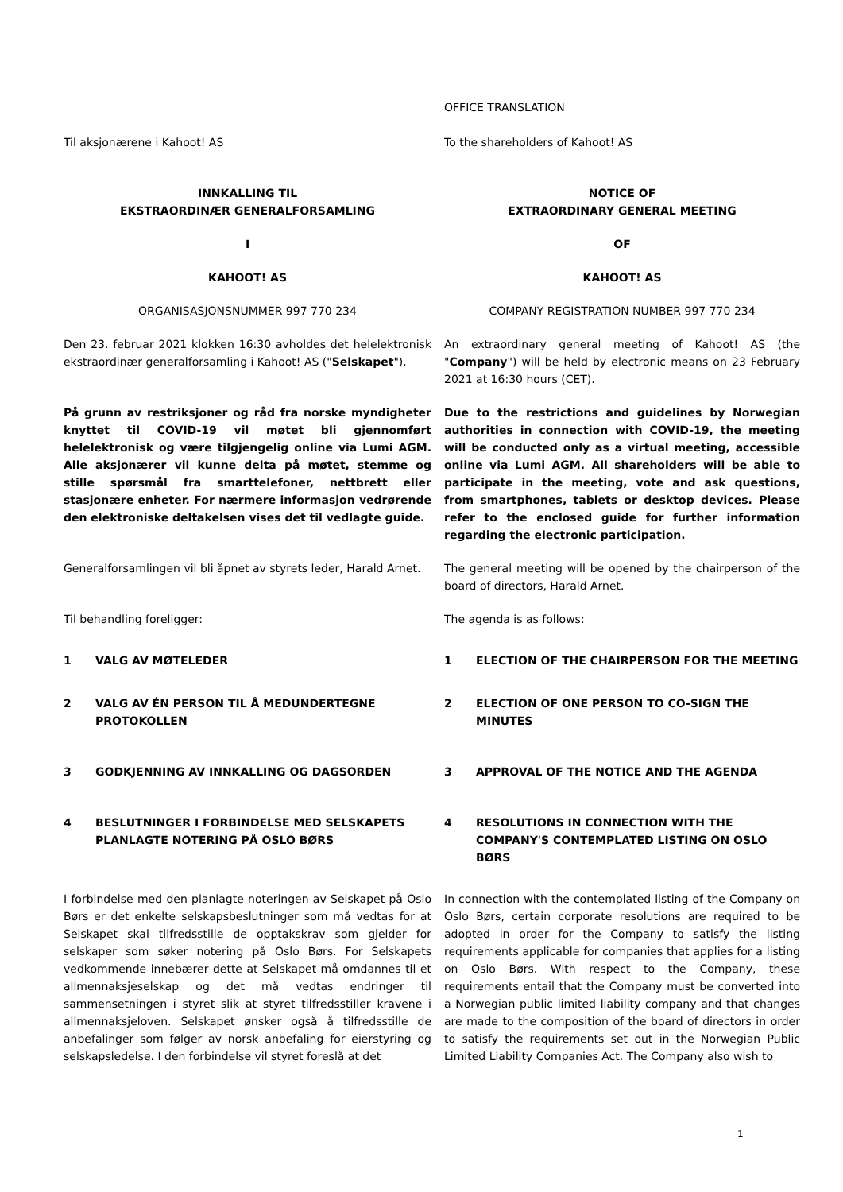OFFICE TRANSLATION
Til aksjonærene i Kahoot! AS To the shareholders of Kahoot! AS
INNKALLING TIL
EKSTRAORDINÆR GENERALFORSAMLING
NOTICE OF
EXTRAORDINARY GENERAL MEETING
I OF
KAHOOT! AS KAHOOT! AS
ORGANISASJONSNUMMER 997 770 234 COMPANY REGISTRATION NUMBER 997 770 234
Den 23. februar 2021 klokken 16:30 avholdes det helelektronisk ekstraordinær generalforsamling i Kahoot! AS ("Selskapet").
An extraordinary general meeting of Kahoot! AS (the "Company") will be held by electronic means on 23 February 2021 at 16:30 hours (CET).
På grunn av restriksjoner og råd fra norske myndigheter knyttet til COVID-19 vil møtet bli gjennomført helelektronisk og være tilgjengelig online via Lumi AGM. Alle aksjonærer vil kunne delta på møtet, stemme og stille spørsmål fra smarttelefoner, nettbrett eller stasjonære enheter. For nærmere informasjon vedrørende den elektroniske deltakelsen vises det til vedlagte guide.
Due to the restrictions and guidelines by Norwegian authorities in connection with COVID-19, the meeting will be conducted only as a virtual meeting, accessible online via Lumi AGM. All shareholders will be able to participate in the meeting, vote and ask questions, from smartphones, tablets or desktop devices. Please refer to the enclosed guide for further information regarding the electronic participation.
Generalforsamlingen vil bli åpnet av styrets leder, Harald Arnet.
The general meeting will be opened by the chairperson of the board of directors, Harald Arnet.
Til behandling foreligger: The agenda is as follows:
1 VALG AV MØTELEDER 1 ELECTION OF THE CHAIRPERSON FOR THE MEETING
2 VALG AV ÉN PERSON TIL Å MEDUNDERTEGNE PROTOKOLLEN 2 ELECTION OF ONE PERSON TO CO-SIGN THE MINUTES
3 GODKJENNING AV INNKALLING OG DAGSORDEN 3 APPROVAL OF THE NOTICE AND THE AGENDA
4 BESLUTNINGER I FORBINDELSE MED SELSKAPETS PLANLAGTE NOTERING PÅ OSLO BØRS
4 RESOLUTIONS IN CONNECTION WITH THE COMPANY'S CONTEMPLATED LISTING ON OSLO BØRS
I forbindelse med den planlagte noteringen av Selskapet på Oslo Børs er det enkelte selskapsbeslutninger som må vedtas for at Selskapet skal tilfredsstille de opptakskrav som gjelder for selskaper som søker notering på Oslo Børs. For Selskapets vedkommende innebærer dette at Selskapet må omdannes til et allmennaksjeselskap og det må vedtas endringer til sammensetningen i styret slik at styret tilfredsstiller kravene i allmennaksjeloven. Selskapet ønsker også å tilfredsstille de anbefalinger som følger av norsk anbefaling for eierstyring og selskapsledelse. I den forbindelse vil styret foreslå at det
In connection with the contemplated listing of the Company on Oslo Børs, certain corporate resolutions are required to be adopted in order for the Company to satisfy the listing requirements applicable for companies that applies for a listing on Oslo Børs. With respect to the Company, these requirements entail that the Company must be converted into a Norwegian public limited liability company and that changes are made to the composition of the board of directors in order to satisfy the requirements set out in the Norwegian Public Limited Liability Companies Act. The Company also wish to
1